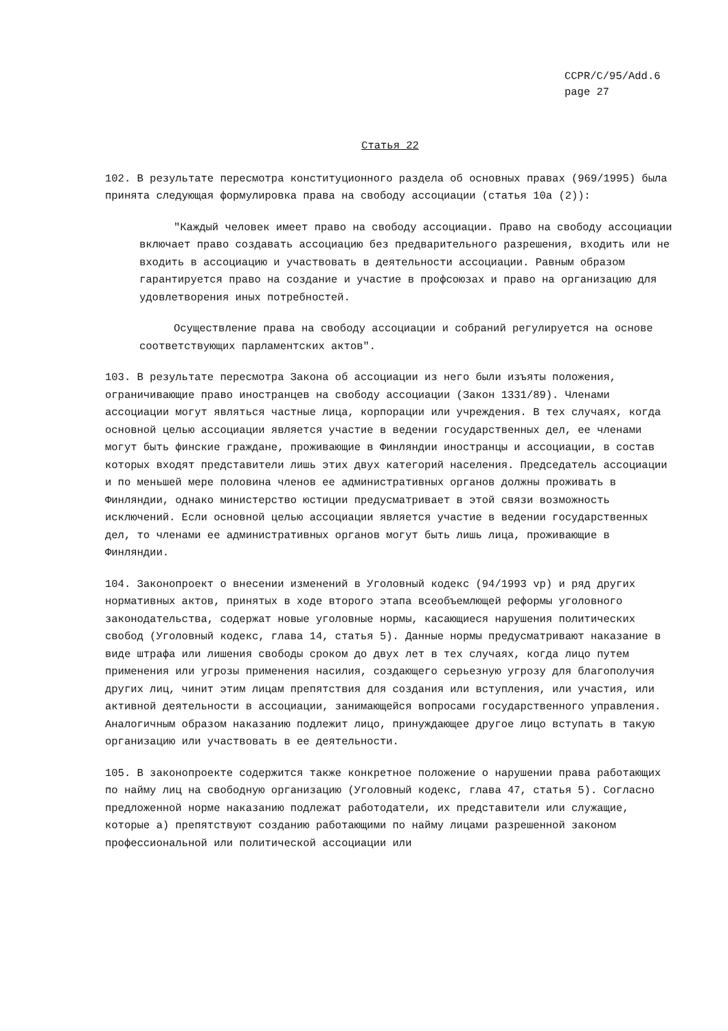CCPR/C/95/Add.6
page 27
Статья 22
102. В результате пересмотра конституционного раздела об основных правах (969/1995) была принята следующая формулировка права на свободу ассоциации (статья 10a (2)):
"Каждый человек имеет право на свободу ассоциации. Право на свободу ассоциации включает право создавать ассоциацию без предварительного разрешения, входить или не входить в ассоциацию и участвовать в деятельности ассоциации. Равным образом гарантируется право на создание и участие в профсоюзах и право на организацию для удовлетворения иных потребностей.
Осуществление права на свободу ассоциации и собраний регулируется на основе соответствующих парламентских актов".
103. В результате пересмотра Закона об ассоциации из него были изъяты положения, ограничивающие право иностранцев на свободу ассоциации (Закон 1331/89). Членами ассоциации могут являться частные лица, корпорации или учреждения. В тех случаях, когда основной целью ассоциации является участие в ведении государственных дел, ее членами могут быть финские граждане, проживающие в Финляндии иностранцы и ассоциации, в состав которых входят представители лишь этих двух категорий населения. Председатель ассоциации и по меньшей мере половина членов ее административных органов должны проживать в Финляндии, однако министерство юстиции предусматривает в этой связи возможность исключений. Если основной целью ассоциации является участие в ведении государственных дел, то членами ее административных органов могут быть лишь лица, проживающие в Финляндии.
104. Законопроект о внесении изменений в Уголовный кодекс (94/1993 vp) и ряд других нормативных актов, принятых в ходе второго этапа всеобъемлющей реформы уголовного законодательства, содержат новые уголовные нормы, касающиеся нарушения политических свобод (Уголовный кодекс, глава 14, статья 5). Данные нормы предусматривают наказание в виде штрафа или лишения свободы сроком до двух лет в тех случаях, когда лицо путем применения или угрозы применения насилия, создающего серьезную угрозу для благополучия других лиц, чинит этим лицам препятствия для создания или вступления, или участия, или активной деятельности в ассоциации, занимающейся вопросами государственного управления. Аналогичным образом наказанию подлежит лицо, принуждающее другое лицо вступать в такую организацию или участвовать в ее деятельности.
105. В законопроекте содержится также конкретное положение о нарушении права работающих по найму лиц на свободную организацию (Уголовный кодекс, глава 47, статья 5). Согласно предложенной норме наказанию подлежат работодатели, их представители или служащие, которые a) препятствуют созданию работающими по найму лицами разрешенной законом профессиональной или политической ассоциации или